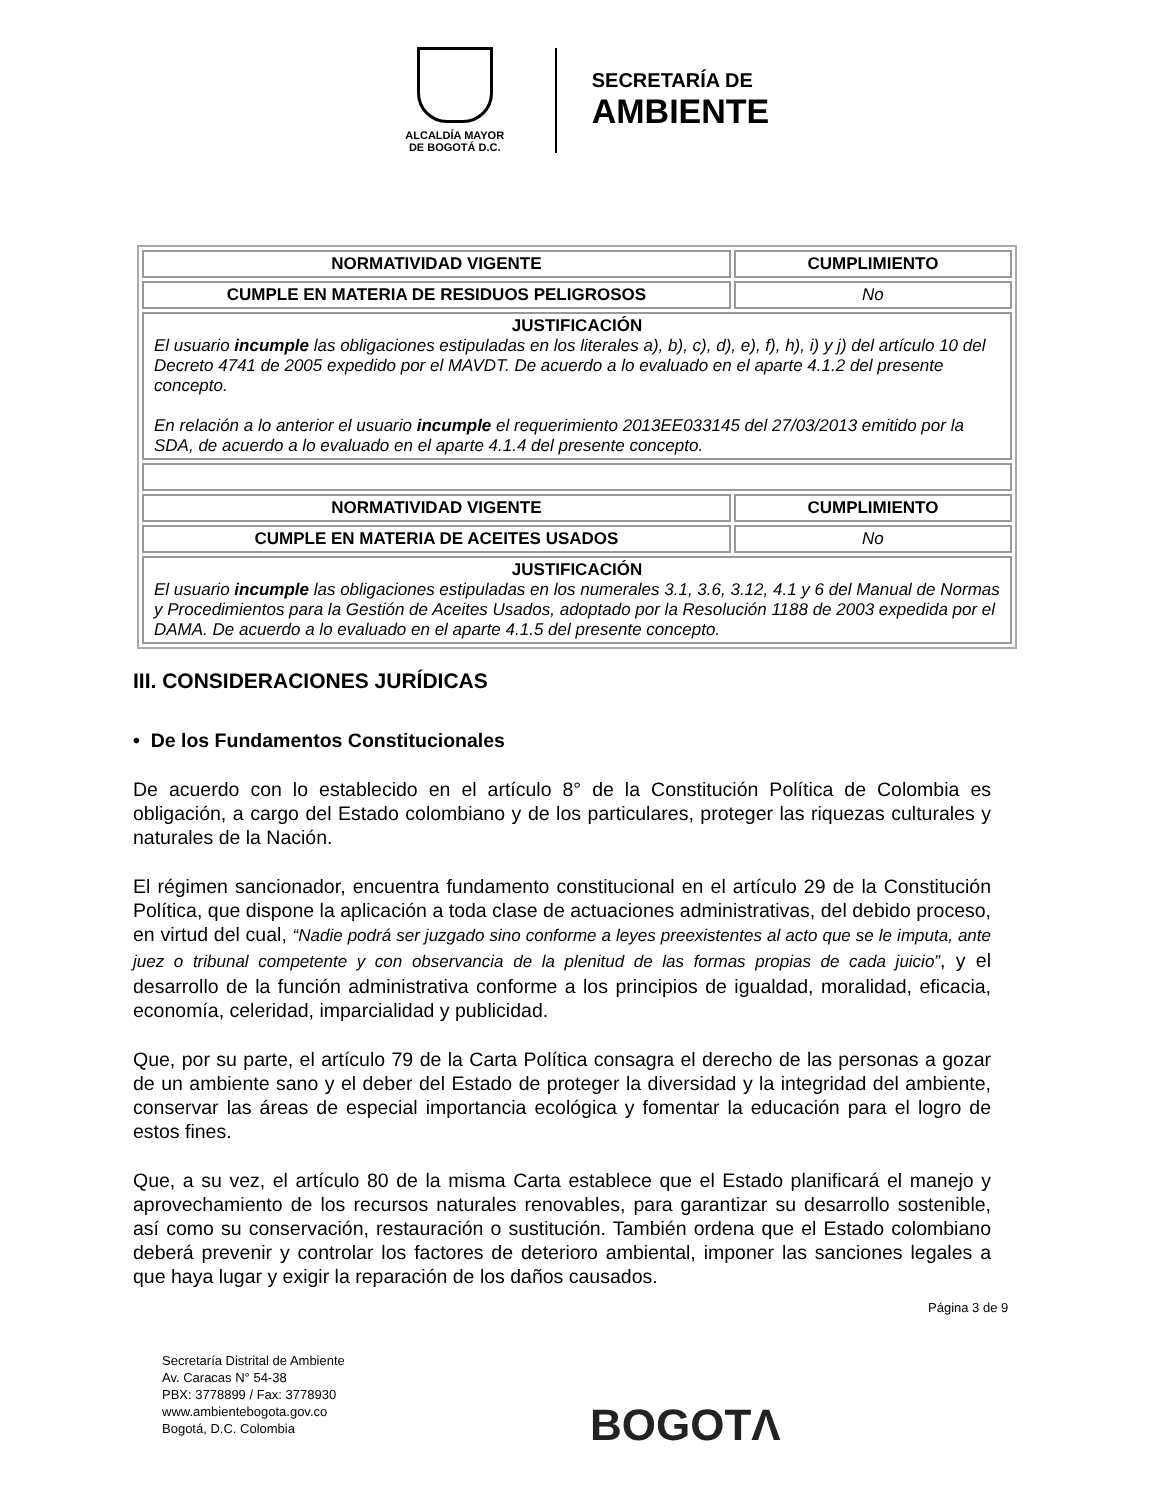ALCALDÍA MAYOR
DE BOGOTÁ D.C.
SECRETARÍA DE
AMBIENTE
| NORMATIVIDAD VIGENTE | CUMPLIMIENTO |
| --- | --- |
| CUMPLE EN MATERIA DE RESIDUOS PELIGROSOS | No |
| JUSTIFICACIÓN El usuario incumple las obligaciones estipuladas en los literales a), b), c), d), e), f), h), i) y j) del artículo 10 del Decreto 4741 de 2005 expedido por el MAVDT. De acuerdo a lo evaluado en el aparte 4.1.2 del presente concepto. En relación a lo anterior el usuario incumple el requerimiento 2013EE033145 del 27/03/2013 emitido por la SDA, de acuerdo a lo evaluado en el aparte 4.1.4 del presente concepto. | |
| NORMATIVIDAD VIGENTE | CUMPLIMIENTO |
| CUMPLE EN MATERIA DE ACEITES USADOS | No |
| JUSTIFICACIÓN El usuario incumple las obligaciones estipuladas en los numerales 3.1, 3.6, 3.12, 4.1 y 6 del Manual de Normas y Procedimientos para la Gestión de Aceites Usados, adoptado por la Resolución 1188 de 2003 expedida por el DAMA. De acuerdo a lo evaluado en el aparte 4.1.5 del presente concepto. | |
III. CONSIDERACIONES JURÍDICAS
• De los Fundamentos Constitucionales
De acuerdo con lo establecido en el artículo 8° de la Constitución Política de Colombia es obligación, a cargo del Estado colombiano y de los particulares, proteger las riquezas culturales y naturales de la Nación.
El régimen sancionador, encuentra fundamento constitucional en el artículo 29 de la Constitución Política, que dispone la aplicación a toda clase de actuaciones administrativas, del debido proceso, en virtud del cual, “Nadie podrá ser juzgado sino conforme a leyes preexistentes al acto que se le imputa, ante juez o tribunal competente y con observancia de la plenitud de las formas propias de cada juicio”, y el desarrollo de la función administrativa conforme a los principios de igualdad, moralidad, eficacia, economía, celeridad, imparcialidad y publicidad.
Que, por su parte, el artículo 79 de la Carta Política consagra el derecho de las personas a gozar de un ambiente sano y el deber del Estado de proteger la diversidad y la integridad del ambiente, conservar las áreas de especial importancia ecológica y fomentar la educación para el logro de estos fines.
Que, a su vez, el artículo 80 de la misma Carta establece que el Estado planificará el manejo y aprovechamiento de los recursos naturales renovables, para garantizar su desarrollo sostenible, así como su conservación, restauración o sustitución. También ordena que el Estado colombiano deberá prevenir y controlar los factores de deterioro ambiental, imponer las sanciones legales a que haya lugar y exigir la reparación de los daños causados.
Página 3 de 9
Secretaría Distrital de Ambiente
Av. Caracas N° 54-38
PBX: 3778899 / Fax: 3778930
www.ambientebogota.gov.co
Bogotá, D.C. Colombia
BOGOTΛ